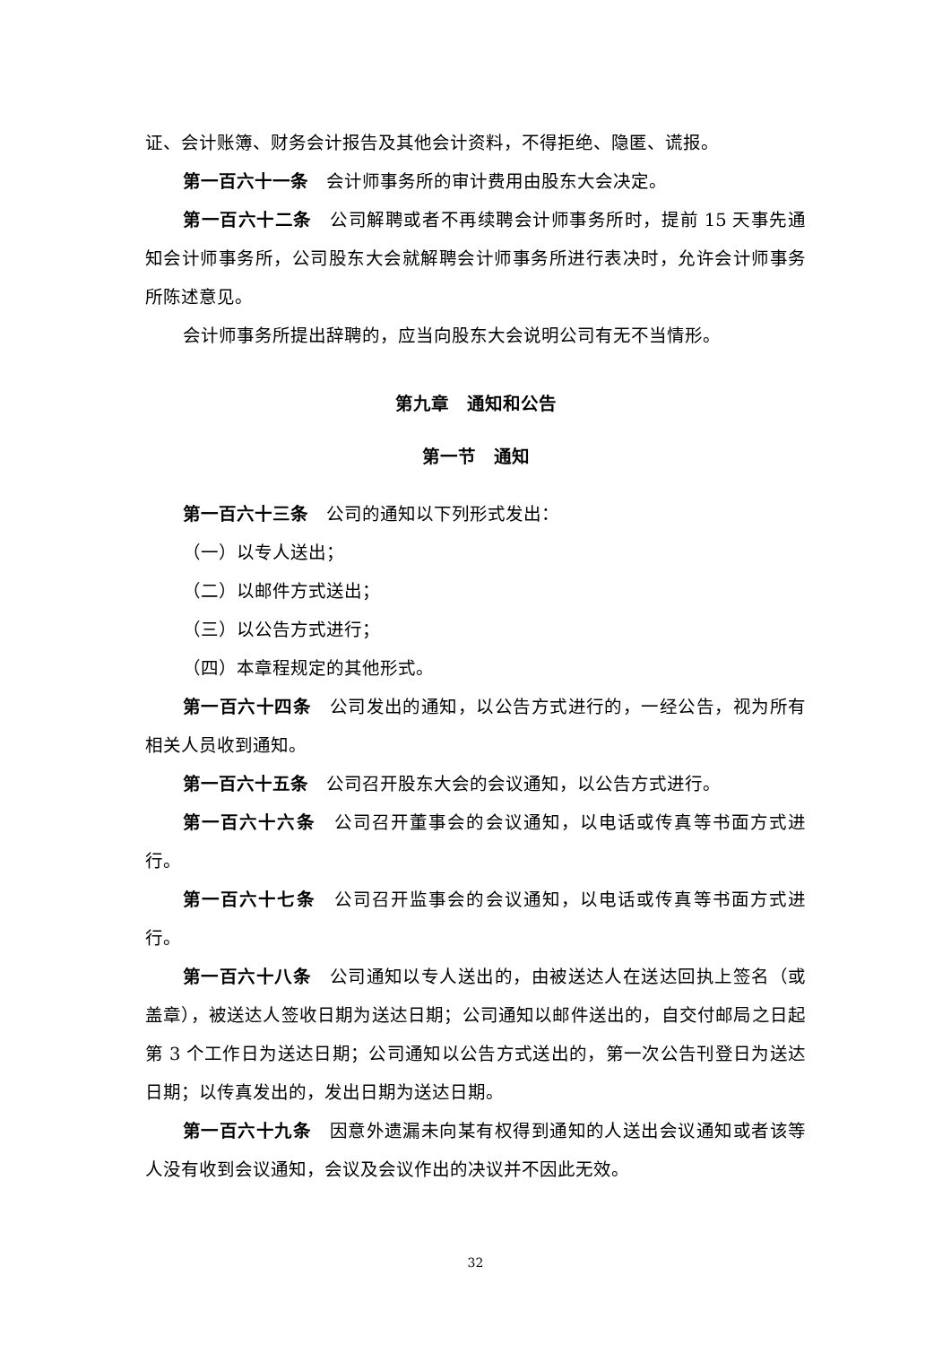证、会计账簿、财务会计报告及其他会计资料，不得拒绝、隐匿、谎报。
第一百六十一条　会计师事务所的审计费用由股东大会决定。
第一百六十二条　公司解聘或者不再续聘会计师事务所时，提前 15 天事先通知会计师事务所，公司股东大会就解聘会计师事务所进行表决时，允许会计师事务所陈述意见。
会计师事务所提出辞聘的，应当向股东大会说明公司有无不当情形。
第九章　通知和公告
第一节　通知
第一百六十三条　公司的通知以下列形式发出：
（一）以专人送出；
（二）以邮件方式送出；
（三）以公告方式进行；
（四）本章程规定的其他形式。
第一百六十四条　公司发出的通知，以公告方式进行的，一经公告，视为所有相关人员收到通知。
第一百六十五条　公司召开股东大会的会议通知，以公告方式进行。
第一百六十六条　公司召开董事会的会议通知，以电话或传真等书面方式进行。
第一百六十七条　公司召开监事会的会议通知，以电话或传真等书面方式进行。
第一百六十八条　公司通知以专人送出的，由被送达人在送达回执上签名（或盖章），被送达人签收日期为送达日期；公司通知以邮件送出的，自交付邮局之日起第 3 个工作日为送达日期；公司通知以公告方式送出的，第一次公告刊登日为送达日期；以传真发出的，发出日期为送达日期。
第一百六十九条　因意外遗漏未向某有权得到通知的人送出会议通知或者该等人没有收到会议通知，会议及会议作出的决议并不因此无效。
32